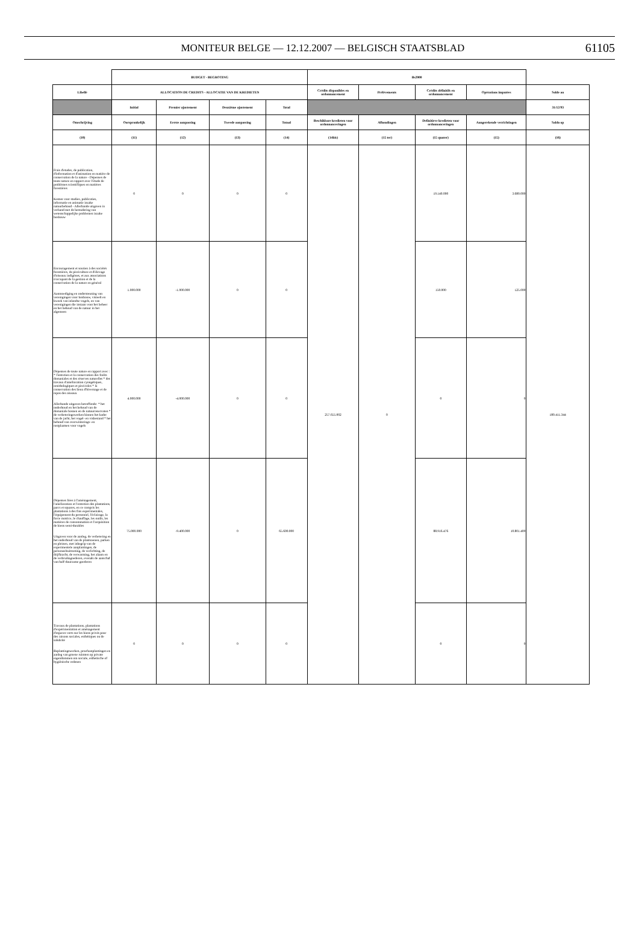MONITEUR BELGE — 12.12.2007 — BELGISCH STAATSBLAD
61105
| | BUDGET - BEGROTING | | | | Bs2000 | | | | |
| --- | --- | --- | --- | --- | --- | --- | --- | --- | --- |
| Libellé | ALLOCATION DE CREDITS - ALLOCATIE VAN DE KREDIETEN | | | | Crédits disponibles en ordonnancement | Prélèvements | Crédits définitifs en ordonnancement | Opérations imputées | Solde au |
| | Initial | Premier ajustement | Deuxième ajustement | Total | | | | | 31/12/93 |
| Omschrijving | Oorspronkelijk | Eerste aanpassing | Tweede aanpassing | Totaal | Beschikbare kredieten voor ordonnanceringen | Afhoudingen | Definitieve kredieten voor ordonnanceringen | Aangerekende verrichtingen | Saldo op |
| (10) | (11) | (12) | (13) | (14) | (14bis) | (15 ter) | (15 quater) | (15) | (16) |
| Frais d'etudes, de publication, d'information et d'animation en matière de conservation de la nature - Dépenses de toute nature en rapport avec l'étude de problèmes scientifiques en matières forestières Kosten voor studies, publicaties, informatie en animatie inzake natuurbehoud - Allerhande uitgaven in verband met de bestudering van wetenschappelijke problemen inzake bosbouw | 0 | 0 | 0 | 0 | 257.655.002 | 0 | 19.140.000 | 3.680.000 | 180.411.344 |
| Encouragement et soutien à des sociétés forestières, de pisciculture et d'élevage d'oiseaux indigènes, et aux associations s'occupant de la gestion et de la conservation de la nature en général Aanmoediging en ondersteuning van verenigingen voor bosbouw, visteelt en kweek van inlandse vogels, en van verenigingen die instaan voor het beheer en het behoud van de natuur in het algemeen | 1.000.000 | -1.000.000 | 0 | 0 | | | 150.000 | 125.000 | |
| Dépenses de toute nature en rapport avec : * l'entretien et la conservation des forêts domaniales et des réserves naturelles * des travaux d'amélioration cynégétiques, ornithologiques et piscicoles * la conservation des lieux d'hivernage et de repos des oiseaux Allerhande uitgaven betreffende: * het onderhoud en het behoud van de domaniale bossen en de natuurreservaten * de verbeteringswerken binnen het kader van de jacht, het vogel- en visbestand * het behoud van overwinterings- en rustplaatsen voor vogels | 4.000.000 | -4.000.000 | 0 | 0 | | | 0 | 0 | |
| Dépenses liées à l'aménagement, l'amélioration et l'entretien des plantations, parcs et squares, en ce compris les plantations à des fins expérimentales, l'équipement du personnel, l'éclairage, la force motrice, le chauffage, les outils, les matières de consommation et l'acquisition de biens semi-durables Uitgaven voor de aanleg, de verbetering en het onderhoud van de plantsoenen, parken en pleinen, met inbegrip van de experimentele aanplantingen, de personeelsuitrusting, de verlichting, de drijfkracht, de verwarming, het alaam en de verbruiksgoederen, evenals de aanschaf van half-duurzame goederen | 75.000.000 | -9.400.000 | 0 | 65.600.000 | | | 88.916.476 | 10.801.409 | |
| Travaux de plantations, plantations d'expérimentation et aménagement d'espaces verts sur les biens privés pour des raisons sociales, esthétiques ou de salubrité Beplantingswerken, proefaanplantingen en aanleg van groene ruimten op private eigendommen om sociale, esthetische of hygiënische redenen | 0 | 0 | 0 | 0 | | | 0 | 0 | |